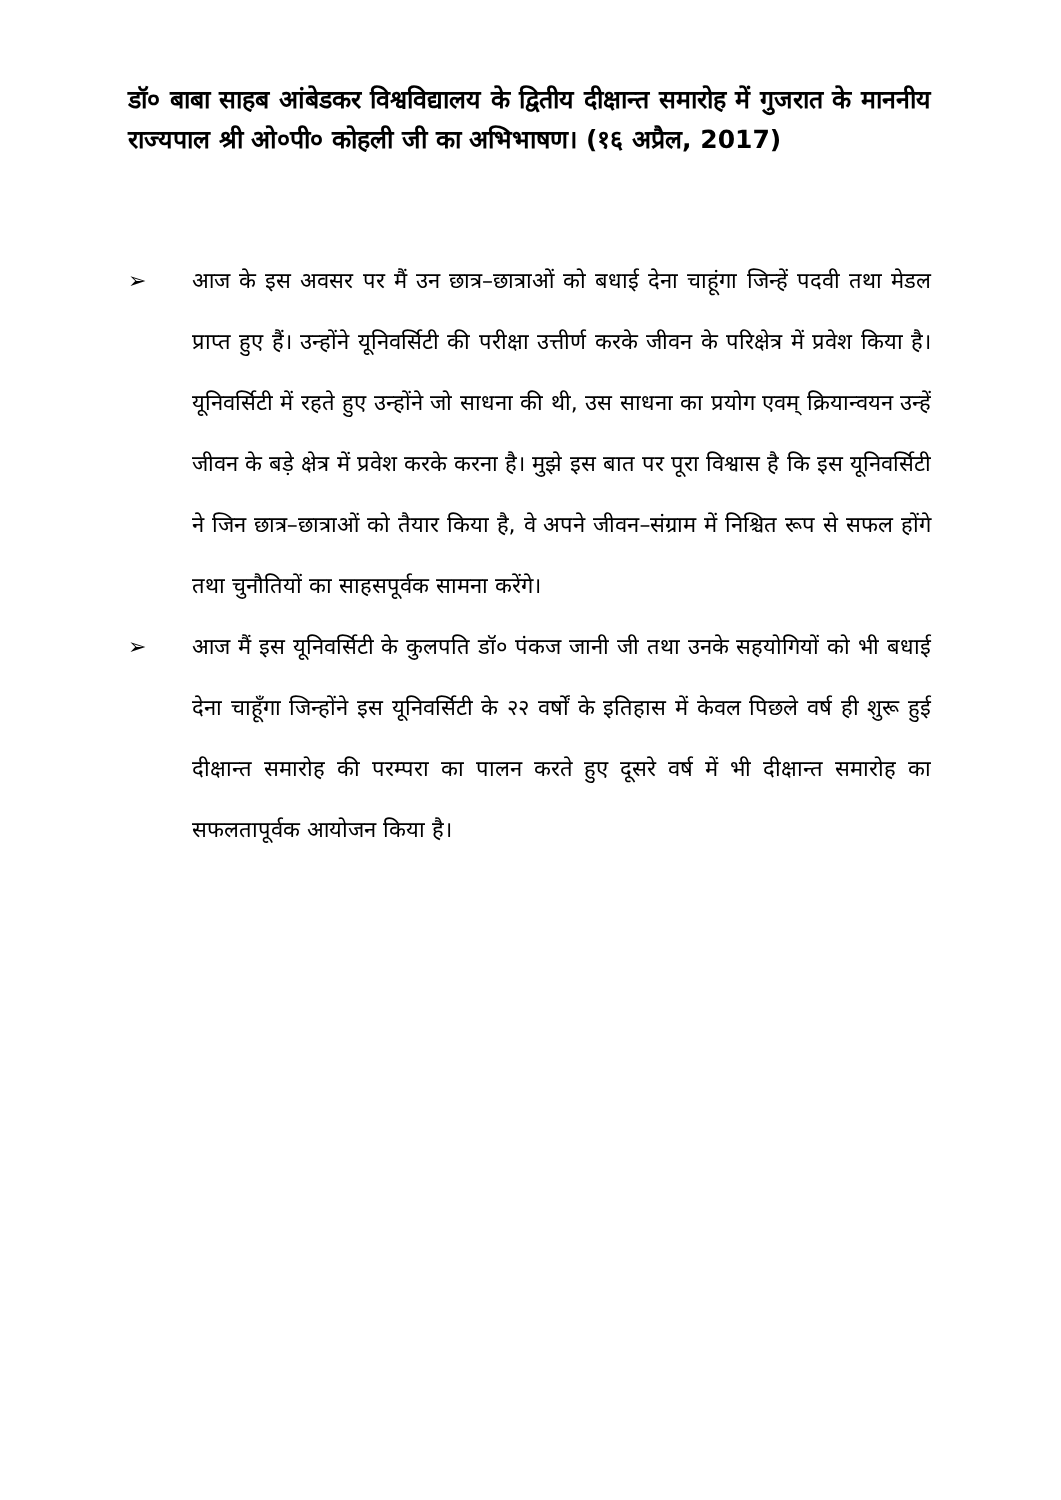डॉ० बाबा साहब आंबेडकर विश्वविद्यालय के द्वितीय दीक्षान्त समारोह में गुजरात के माननीय राज्यपाल श्री ओ०पी० कोहली जी का अभिभाषण। (१६ अप्रैल, 2017)
➢ आज के इस अवसर पर मैं उन छात्र–छात्राओं को बधाई देना चाहूंगा जिन्हें पदवी तथा मेडल प्राप्त हुए हैं। उन्होंने यूनिवर्सिटी की परीक्षा उत्तीर्ण करके जीवन के परिक्षेत्र में प्रवेश किया है। यूनिवर्सिटी में रहते हुए उन्होंने जो साधना की थी, उस साधना का प्रयोग एवम् क्रियान्वयन उन्हें जीवन के बड़े क्षेत्र में प्रवेश करके करना है। मुझे इस बात पर पूरा विश्वास है कि इस यूनिवर्सिटी ने जिन छात्र–छात्राओं को तैयार किया है, वे अपने जीवन–संग्राम में निश्चित रूप से सफल होंगे तथा चुनौतियों का साहसपूर्वक सामना करेंगे।
➢ आज मैं इस यूनिवर्सिटी के कुलपति डॉ० पंकज जानी जी तथा उनके सहयोगियों को भी बधाई देना चाहूँगा जिन्होंने इस यूनिवर्सिटी के २२ वर्षों के इतिहास में केवल पिछले वर्ष ही शुरू हुई दीक्षान्त समारोह की परम्परा का पालन करते हुए दूसरे वर्ष में भी दीक्षान्त समारोह का सफलतापूर्वक आयोजन किया है।